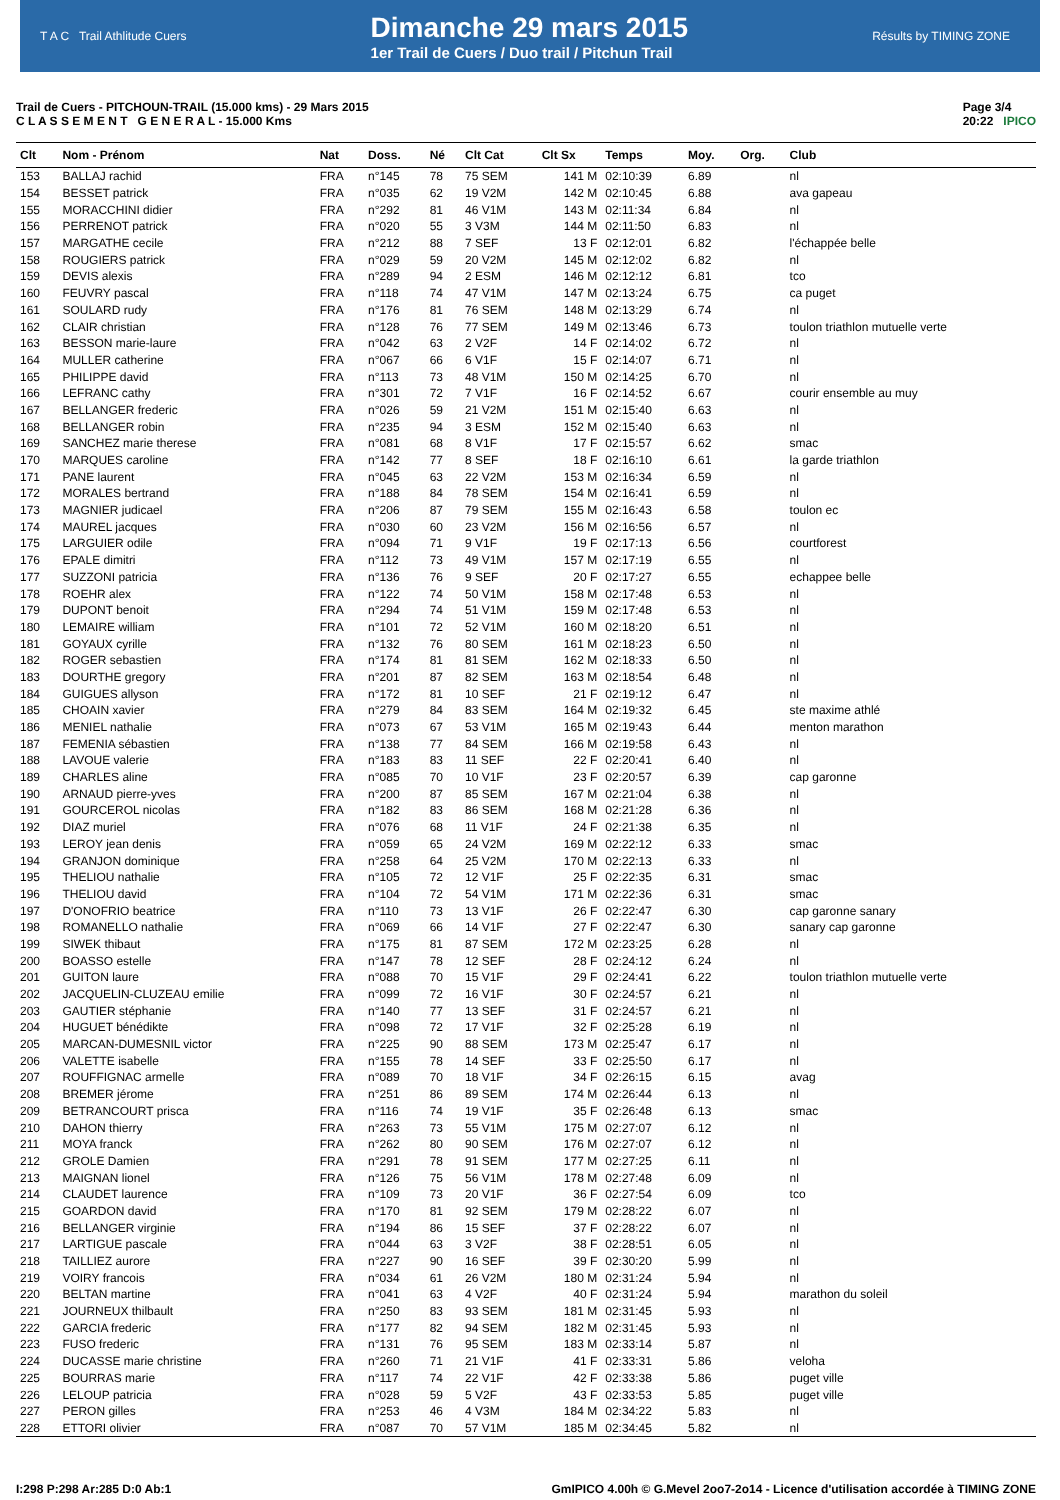T A C Trail Athlitude Cuers
Dimanche 29 mars 2015
1er Trail de Cuers / Duo trail / Pitchun Trail
Résults by TIMING ZONE
Trail de Cuers - PITCHOUN-TRAIL (15.000 kms) - 29 Mars 2015
C L A S S E M E N T G E N E R A L - 15.000 Kms
Page 3/4
20:22 IPICO
| Clt | Nom - Prénom | Nat | Doss. | Né | Clt Cat | Clt Sx | Temps | Moy. | Org. | Club |
| --- | --- | --- | --- | --- | --- | --- | --- | --- | --- | --- |
| 153 | BALLAJ rachid | FRA | n°145 | 78 | 75 SEM | 141 M | 02:10:39 | 6.89 | | nl |
| 154 | BESSET patrick | FRA | n°035 | 62 | 19 V2M | 142 M | 02:10:45 | 6.88 | | ava gapeau |
| 155 | MORACCHINI didier | FRA | n°292 | 81 | 46 V1M | 143 M | 02:11:34 | 6.84 | | nl |
| 156 | PERRENOT patrick | FRA | n°020 | 55 | 3 V3M | 144 M | 02:11:50 | 6.83 | | nl |
| 157 | MARGATHE cecile | FRA | n°212 | 88 | 7 SEF | 13 F | 02:12:01 | 6.82 | | l'échappée belle |
| 158 | ROUGIERS patrick | FRA | n°029 | 59 | 20 V2M | 145 M | 02:12:02 | 6.82 | | nl |
| 159 | DEVIS alexis | FRA | n°289 | 94 | 2 ESM | 146 M | 02:12:12 | 6.81 | | tco |
| 160 | FEUVRY pascal | FRA | n°118 | 74 | 47 V1M | 147 M | 02:13:24 | 6.75 | | ca puget |
| 161 | SOULARD rudy | FRA | n°176 | 81 | 76 SEM | 148 M | 02:13:29 | 6.74 | | nl |
| 162 | CLAIR christian | FRA | n°128 | 76 | 77 SEM | 149 M | 02:13:46 | 6.73 | | toulon triathlon mutuelle verte |
| 163 | BESSON marie-laure | FRA | n°042 | 63 | 2 V2F | 14 F | 02:14:02 | 6.72 | | nl |
| 164 | MULLER catherine | FRA | n°067 | 66 | 6 V1F | 15 F | 02:14:07 | 6.71 | | nl |
| 165 | PHILIPPE david | FRA | n°113 | 73 | 48 V1M | 150 M | 02:14:25 | 6.70 | | nl |
| 166 | LEFRANC cathy | FRA | n°301 | 72 | 7 V1F | 16 F | 02:14:52 | 6.67 | | courir ensemble au muy |
| 167 | BELLANGER frederic | FRA | n°026 | 59 | 21 V2M | 151 M | 02:15:40 | 6.63 | | nl |
| 168 | BELLANGER robin | FRA | n°235 | 94 | 3 ESM | 152 M | 02:15:40 | 6.63 | | nl |
| 169 | SANCHEZ marie therese | FRA | n°081 | 68 | 8 V1F | 17 F | 02:15:57 | 6.62 | | smac |
| 170 | MARQUES caroline | FRA | n°142 | 77 | 8 SEF | 18 F | 02:16:10 | 6.61 | | la garde triathlon |
| 171 | PANE laurent | FRA | n°045 | 63 | 22 V2M | 153 M | 02:16:34 | 6.59 | | nl |
| 172 | MORALES bertrand | FRA | n°188 | 84 | 78 SEM | 154 M | 02:16:41 | 6.59 | | nl |
| 173 | MAGNIER judicael | FRA | n°206 | 87 | 79 SEM | 155 M | 02:16:43 | 6.58 | | toulon ec |
| 174 | MAUREL jacques | FRA | n°030 | 60 | 23 V2M | 156 M | 02:16:56 | 6.57 | | nl |
| 175 | LARGUIER odile | FRA | n°094 | 71 | 9 V1F | 19 F | 02:17:13 | 6.56 | | courtforest |
| 176 | EPALE dimitri | FRA | n°112 | 73 | 49 V1M | 157 M | 02:17:19 | 6.55 | | nl |
| 177 | SUZZONI patricia | FRA | n°136 | 76 | 9 SEF | 20 F | 02:17:27 | 6.55 | | echappee belle |
| 178 | ROEHR alex | FRA | n°122 | 74 | 50 V1M | 158 M | 02:17:48 | 6.53 | | nl |
| 179 | DUPONT benoit | FRA | n°294 | 74 | 51 V1M | 159 M | 02:17:48 | 6.53 | | nl |
| 180 | LEMAIRE william | FRA | n°101 | 72 | 52 V1M | 160 M | 02:18:20 | 6.51 | | nl |
| 181 | GOYAUX cyrille | FRA | n°132 | 76 | 80 SEM | 161 M | 02:18:23 | 6.50 | | nl |
| 182 | ROGER sebastien | FRA | n°174 | 81 | 81 SEM | 162 M | 02:18:33 | 6.50 | | nl |
| 183 | DOURTHE gregory | FRA | n°201 | 87 | 82 SEM | 163 M | 02:18:54 | 6.48 | | nl |
| 184 | GUIGUES allyson | FRA | n°172 | 81 | 10 SEF | 21 F | 02:19:12 | 6.47 | | nl |
| 185 | CHOAIN xavier | FRA | n°279 | 84 | 83 SEM | 164 M | 02:19:32 | 6.45 | | ste maxime athlé |
| 186 | MENIEL nathalie | FRA | n°073 | 67 | 53 V1M | 165 M | 02:19:43 | 6.44 | | menton marathon |
| 187 | FEMENIA sébastien | FRA | n°138 | 77 | 84 SEM | 166 M | 02:19:58 | 6.43 | | nl |
| 188 | LAVOUE valerie | FRA | n°183 | 83 | 11 SEF | 22 F | 02:20:41 | 6.40 | | nl |
| 189 | CHARLES aline | FRA | n°085 | 70 | 10 V1F | 23 F | 02:20:57 | 6.39 | | cap garonne |
| 190 | ARNAUD pierre-yves | FRA | n°200 | 87 | 85 SEM | 167 M | 02:21:04 | 6.38 | | nl |
| 191 | GOURCEROL nicolas | FRA | n°182 | 83 | 86 SEM | 168 M | 02:21:28 | 6.36 | | nl |
| 192 | DIAZ muriel | FRA | n°076 | 68 | 11 V1F | 24 F | 02:21:38 | 6.35 | | nl |
| 193 | LEROY jean denis | FRA | n°059 | 65 | 24 V2M | 169 M | 02:22:12 | 6.33 | | smac |
| 194 | GRANJON dominique | FRA | n°258 | 64 | 25 V2M | 170 M | 02:22:13 | 6.33 | | nl |
| 195 | THELIOU nathalie | FRA | n°105 | 72 | 12 V1F | 25 F | 02:22:35 | 6.31 | | smac |
| 196 | THELIOU david | FRA | n°104 | 72 | 54 V1M | 171 M | 02:22:36 | 6.31 | | smac |
| 197 | D'ONOFRIO beatrice | FRA | n°110 | 73 | 13 V1F | 26 F | 02:22:47 | 6.30 | | cap garonne sanary |
| 198 | ROMANELLO nathalie | FRA | n°069 | 66 | 14 V1F | 27 F | 02:22:47 | 6.30 | | sanary cap garonne |
| 199 | SIWEK thibaut | FRA | n°175 | 81 | 87 SEM | 172 M | 02:23:25 | 6.28 | | nl |
| 200 | BOASSO estelle | FRA | n°147 | 78 | 12 SEF | 28 F | 02:24:12 | 6.24 | | nl |
| 201 | GUITON laure | FRA | n°088 | 70 | 15 V1F | 29 F | 02:24:41 | 6.22 | | toulon triathlon mutuelle verte |
| 202 | JACQUELIN-CLUZEAU emilie | FRA | n°099 | 72 | 16 V1F | 30 F | 02:24:57 | 6.21 | | nl |
| 203 | GAUTIER stéphanie | FRA | n°140 | 77 | 13 SEF | 31 F | 02:24:57 | 6.21 | | nl |
| 204 | HUGUET bénédikte | FRA | n°098 | 72 | 17 V1F | 32 F | 02:25:28 | 6.19 | | nl |
| 205 | MARCAN-DUMESNIL victor | FRA | n°225 | 90 | 88 SEM | 173 M | 02:25:47 | 6.17 | | nl |
| 206 | VALETTE isabelle | FRA | n°155 | 78 | 14 SEF | 33 F | 02:25:50 | 6.17 | | nl |
| 207 | ROUFFIGNAC armelle | FRA | n°089 | 70 | 18 V1F | 34 F | 02:26:15 | 6.15 | | avag |
| 208 | BREMER jérome | FRA | n°251 | 86 | 89 SEM | 174 M | 02:26:44 | 6.13 | | nl |
| 209 | BETRANCOURT prisca | FRA | n°116 | 74 | 19 V1F | 35 F | 02:26:48 | 6.13 | | smac |
| 210 | DAHON thierry | FRA | n°263 | 73 | 55 V1M | 175 M | 02:27:07 | 6.12 | | nl |
| 211 | MOYA franck | FRA | n°262 | 80 | 90 SEM | 176 M | 02:27:07 | 6.12 | | nl |
| 212 | GROLE Damien | FRA | n°291 | 78 | 91 SEM | 177 M | 02:27:25 | 6.11 | | nl |
| 213 | MAIGNAN lionel | FRA | n°126 | 75 | 56 V1M | 178 M | 02:27:48 | 6.09 | | nl |
| 214 | CLAUDET laurence | FRA | n°109 | 73 | 20 V1F | 36 F | 02:27:54 | 6.09 | | tco |
| 215 | GOARDON david | FRA | n°170 | 81 | 92 SEM | 179 M | 02:28:22 | 6.07 | | nl |
| 216 | BELLANGER virginie | FRA | n°194 | 86 | 15 SEF | 37 F | 02:28:22 | 6.07 | | nl |
| 217 | LARTIGUE pascale | FRA | n°044 | 63 | 3 V2F | 38 F | 02:28:51 | 6.05 | | nl |
| 218 | TAILLIEZ aurore | FRA | n°227 | 90 | 16 SEF | 39 F | 02:30:20 | 5.99 | | nl |
| 219 | VOIRY francois | FRA | n°034 | 61 | 26 V2M | 180 M | 02:31:24 | 5.94 | | nl |
| 220 | BELTAN martine | FRA | n°041 | 63 | 4 V2F | 40 F | 02:31:24 | 5.94 | | marathon du soleil |
| 221 | JOURNEUX thilbault | FRA | n°250 | 83 | 93 SEM | 181 M | 02:31:45 | 5.93 | | nl |
| 222 | GARCIA frederic | FRA | n°177 | 82 | 94 SEM | 182 M | 02:31:45 | 5.93 | | nl |
| 223 | FUSO frederic | FRA | n°131 | 76 | 95 SEM | 183 M | 02:33:14 | 5.87 | | nl |
| 224 | DUCASSE marie christine | FRA | n°260 | 71 | 21 V1F | 41 F | 02:33:31 | 5.86 | | veloha |
| 225 | BOURRAS marie | FRA | n°117 | 74 | 22 V1F | 42 F | 02:33:38 | 5.86 | | puget ville |
| 226 | LELOUP patricia | FRA | n°028 | 59 | 5 V2F | 43 F | 02:33:53 | 5.85 | | puget ville |
| 227 | PERON gilles | FRA | n°253 | 46 | 4 V3M | 184 M | 02:34:22 | 5.83 | | nl |
| 228 | ETTORI olivier | FRA | n°087 | 70 | 57 V1M | 185 M | 02:34:45 | 5.82 | | nl |
I:298 P:298 Ar:285 D:0 Ab:1 GmIPICO 4.00h © G.Mevel 2oo7-2o14 - Licence d'utilisation accordée à TIMING ZONE